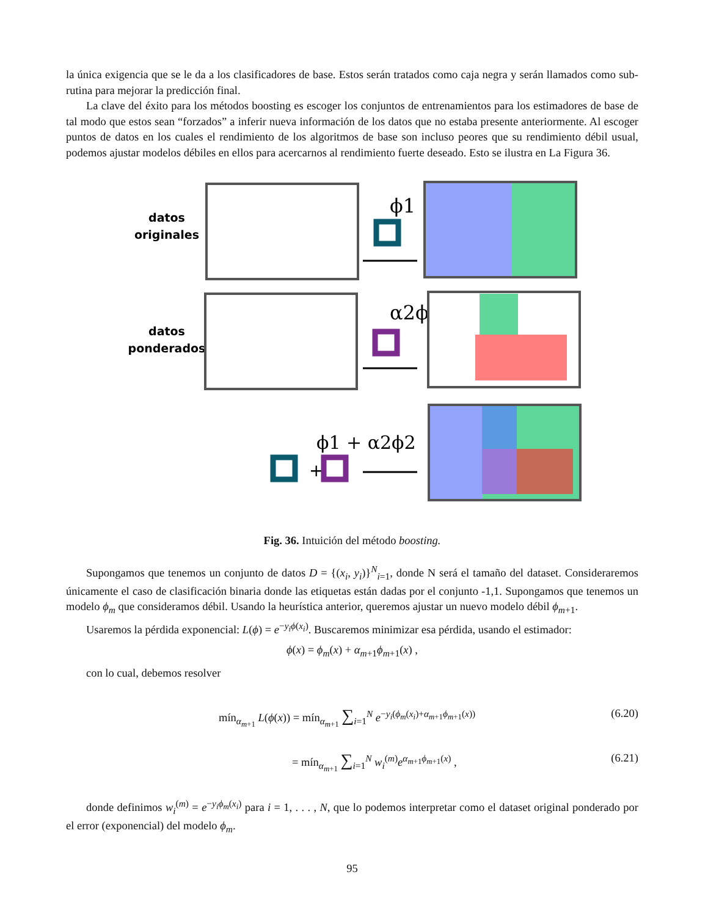la única exigencia que se le da a los clasificadores de base. Estos serán tratados como caja negra y serán llamados como sub-rutina para mejorar la predicción final.
La clave del éxito para los métodos boosting es escoger los conjuntos de entrenamientos para los estimadores de base de tal modo que estos sean “forzados” a inferir nueva información de los datos que no estaba presente anteriormente. Al escoger puntos de datos en los cuales el rendimiento de los algoritmos de base son incluso peores que su rendimiento débil usual, podemos ajustar modelos débiles en ellos para acercarnos al rendimiento fuerte deseado. Esto se ilustra en La Figura 36.
datos
originales
ϕ1
datos
ponderados
α2ϕ2
ϕ1 + α2ϕ2
+
Fig. 36. Intuición del método boosting.
Supongamos que tenemos un conjunto de datos D = {(x<sub>i</sub>, y<sub>i</sub>)}<sup>N</sup><sub>i=1</sub>, donde N será el tamaño del dataset. Consideraremos únicamente el caso de clasificación binaria donde las etiquetas están dadas por el conjunto -1,1. Supongamos que tenemos un modelo ϕ<sub>m</sub> que consideramos débil. Usando la heurística anterior, queremos ajustar un nuevo modelo débil ϕ<sub>m+1</sub>.
Usaremos la pérdida exponencial: L(ϕ) = e<sup>−y<sub>i</sub>ϕ(x<sub>i</sub>)</sup>. Buscaremos minimizar esa pérdida, usando el estimador:
ϕ(x) = ϕ<sub>m</sub>(x) + α<sub>m+1</sub>ϕ<sub>m+1</sub>(x) ,
con lo cual, debemos resolver
mín<sub>α<sub>m+1</sub></sub> L(ϕ(x)) = mín<sub>α<sub>m+1</sub></sub> ∑<sub>i=1</sub><sup>N</sup> e<sup>−y<sub>i</sub>(ϕ<sub>m</sub>(x<sub>i</sub>)+α<sub>m+1</sub>ϕ<sub>m+1</sub>(x))</sup> (6.20)
= mín<sub>α<sub>m+1</sub></sub> ∑<sub>i=1</sub><sup>N</sup> w<sub>i</sub><sup>(m)</sup>e<sup>α<sub>m+1</sub>ϕ<sub>m+1</sub>(x)</sup> , (6.21)
donde definimos w<sub>i</sub><sup>(m)</sup> = e<sup>−y<sub>i</sub>ϕ<sub>m</sub>(x<sub>i</sub>)</sup> para i = 1, . . . , N, que lo podemos interpretar como el dataset original ponderado por el error (exponencial) del modelo ϕ<sub>m</sub>.
95